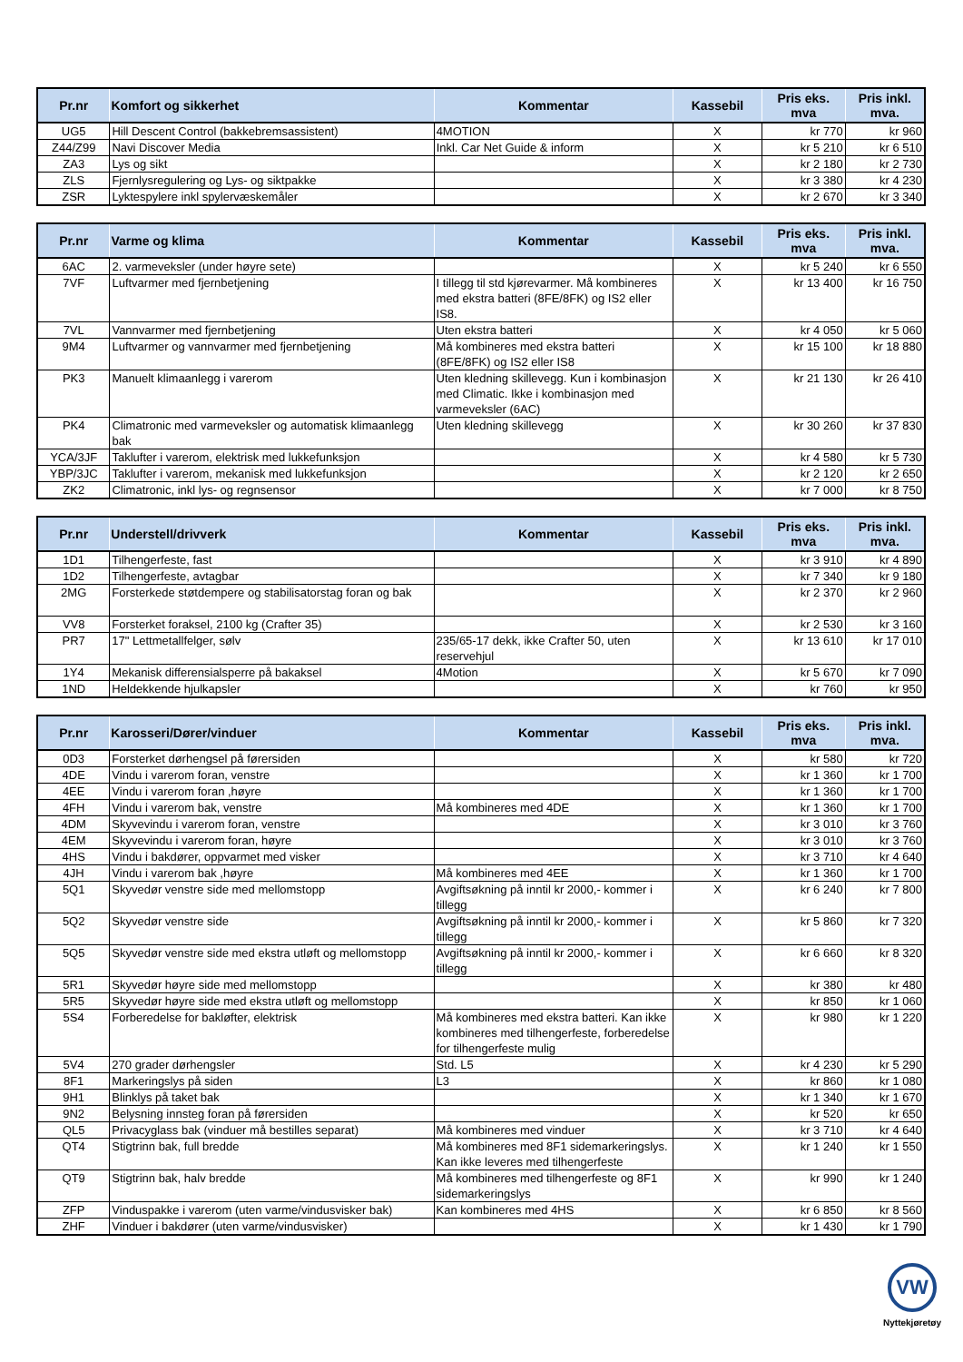| Pr.nr | Komfort og sikkerhet | Kommentar | Kassebil | Pris eks. mva | Pris inkl. mva. |
| --- | --- | --- | --- | --- | --- |
| UG5 | Hill Descent Control (bakkebremsassistent) | 4MOTION | X | kr 770 | kr 960 |
| Z44/Z99 | Navi Discover Media | Inkl. Car Net Guide & inform | X | kr 5 210 | kr 6 510 |
| ZA3 | Lys og sikt | | X | kr 2 180 | kr 2 730 |
| ZLS | Fjernlysregulering og Lys- og siktpakke | | X | kr 3 380 | kr 4 230 |
| ZSR | Lyktespylere inkl spylervæskemåler | | X | kr 2 670 | kr 3 340 |
| Pr.nr | Varme og klima | Kommentar | Kassebil | Pris eks. mva | Pris inkl. mva. |
| --- | --- | --- | --- | --- | --- |
| 6AC | 2. varmeveksler (under høyre sete) | | X | kr 5 240 | kr 6 550 |
| 7VF | Luftvarmer med fjernbetjening | I tillegg til std kjørevarmer. Må kombineres med ekstra batteri (8FE/8FK) og IS2 eller IS8. | X | kr 13 400 | kr 16 750 |
| 7VL | Vannvarmer med fjernbetjening | Uten ekstra batteri | X | kr 4 050 | kr 5 060 |
| 9M4 | Luftvarmer og vannvarmer med fjernbetjening | Må kombineres med ekstra batteri (8FE/8FK) og IS2 eller IS8 | X | kr 15 100 | kr 18 880 |
| PK3 | Manuelt klimaanlegg i varerom | Uten kledning skillevegg. Kun i kombinasjon med Climatic. Ikke i kombinasjon med varmeveksler (6AC) | X | kr 21 130 | kr 26 410 |
| PK4 | Climatronic med varmeveksler og automatisk klimaanlegg bak | Uten kledning skillevegg | X | kr 30 260 | kr 37 830 |
| YCA/3JF | Taklufter i varerom, elektrisk med lukkefunksjon | | X | kr 4 580 | kr 5 730 |
| YBP/3JC | Taklufter i varerom, mekanisk med lukkefunksjon | | X | kr 2 120 | kr 2 650 |
| ZK2 | Climatronic, inkl lys- og regnsensor | | X | kr 7 000 | kr 8 750 |
| Pr.nr | Understell/drivverk | Kommentar | Kassebil | Pris eks. mva | Pris inkl. mva. |
| --- | --- | --- | --- | --- | --- |
| 1D1 | Tilhengerfeste, fast | | X | kr 3 910 | kr 4 890 |
| 1D2 | Tilhengerfeste, avtagbar | | X | kr 7 340 | kr 9 180 |
| 2MG | Forsterkede støtdempere og stabilisatorstag foran og bak | | X | kr 2 370 | kr 2 960 |
| VV8 | Forsterket foraksel, 2100 kg (Crafter 35) | | X | kr 2 530 | kr 3 160 |
| PR7 | 17" Lettmetallfelger, sølv | 235/65-17 dekk, ikke Crafter 50, uten reservehjul | X | kr 13 610 | kr 17 010 |
| 1Y4 | Mekanisk differensialsperre på bakaksel | 4Motion | X | kr 5 670 | kr 7 090 |
| 1ND | Heldekkende hjulkapsler | | X | kr 760 | kr 950 |
| Pr.nr | Karosseri/Dører/vinduer | Kommentar | Kassebil | Pris eks. mva | Pris inkl. mva. |
| --- | --- | --- | --- | --- | --- |
| 0D3 | Forsterket dørhengsel på førersiden | | X | kr 580 | kr 720 |
| 4DE | Vindu i varerom foran, venstre | | X | kr 1 360 | kr 1 700 |
| 4EE | Vindu i varerom foran ,høyre | | X | kr 1 360 | kr 1 700 |
| 4FH | Vindu i varerom bak, venstre | Må kombineres med 4DE | X | kr 1 360 | kr 1 700 |
| 4DM | Skyvevindu i varerom foran, venstre | | X | kr 3 010 | kr 3 760 |
| 4EM | Skyvevindu i varerom foran, høyre | | X | kr 3 010 | kr 3 760 |
| 4HS | Vindu i bakdører, oppvarmet med visker | | X | kr 3 710 | kr 4 640 |
| 4JH | Vindu i varerom bak ,høyre | Må kombineres med 4EE | X | kr 1 360 | kr 1 700 |
| 5Q1 | Skyvedør venstre side med mellomstopp | Avgiftsøkning på inntil kr 2000,- kommer i tillegg | X | kr 6 240 | kr 7 800 |
| 5Q2 | Skyvedør venstre side | Avgiftsøkning på inntil kr 2000,- kommer i tillegg | X | kr 5 860 | kr 7 320 |
| 5Q5 | Skyvedør venstre side med ekstra utløft og mellomstopp | Avgiftsøkning på inntil kr 2000,- kommer i tillegg | X | kr 6 660 | kr 8 320 |
| 5R1 | Skyvedør høyre side med mellomstopp | | X | kr 380 | kr 480 |
| 5R5 | Skyvedør høyre side med ekstra utløft og mellomstopp | | X | kr 850 | kr 1 060 |
| 5S4 | Forberedelse for bakløfter, elektrisk | Må kombineres med ekstra batteri. Kan ikke kombineres med tilhengerfeste, forberedelse for tilhengerfeste mulig | X | kr 980 | kr 1 220 |
| 5V4 | 270 grader dørhengsler | Std. L5 | X | kr 4 230 | kr 5 290 |
| 8F1 | Markeringslys på siden | L3 | X | kr 860 | kr 1 080 |
| 9H1 | Blinklys på taket bak | | X | kr 1 340 | kr 1 670 |
| 9N2 | Belysning innsteg foran på førersiden | | X | kr 520 | kr 650 |
| QL5 | Privacyglass bak (vinduer må bestilles separat) | Må kombineres med vinduer | X | kr 3 710 | kr 4 640 |
| QT4 | Stigtrinn bak, full bredde | Må kombineres med 8F1 sidemarkeringslys. Kan ikke leveres med tilhengerfeste | X | kr 1 240 | kr 1 550 |
| QT9 | Stigtrinn bak, halv bredde | Må kombineres med tilhengerfeste og 8F1 sidemarkeringslys | X | kr 990 | kr 1 240 |
| ZFP | Vinduspakke i varerom (uten varme/vindusvisker bak) | Kan kombineres med 4HS | X | kr 6 850 | kr 8 560 |
| ZHF | Vinduer i bakdører (uten varme/vindusvisker) | | X | kr 1 430 | kr 1 790 |
VW
Nyttekjøretøy